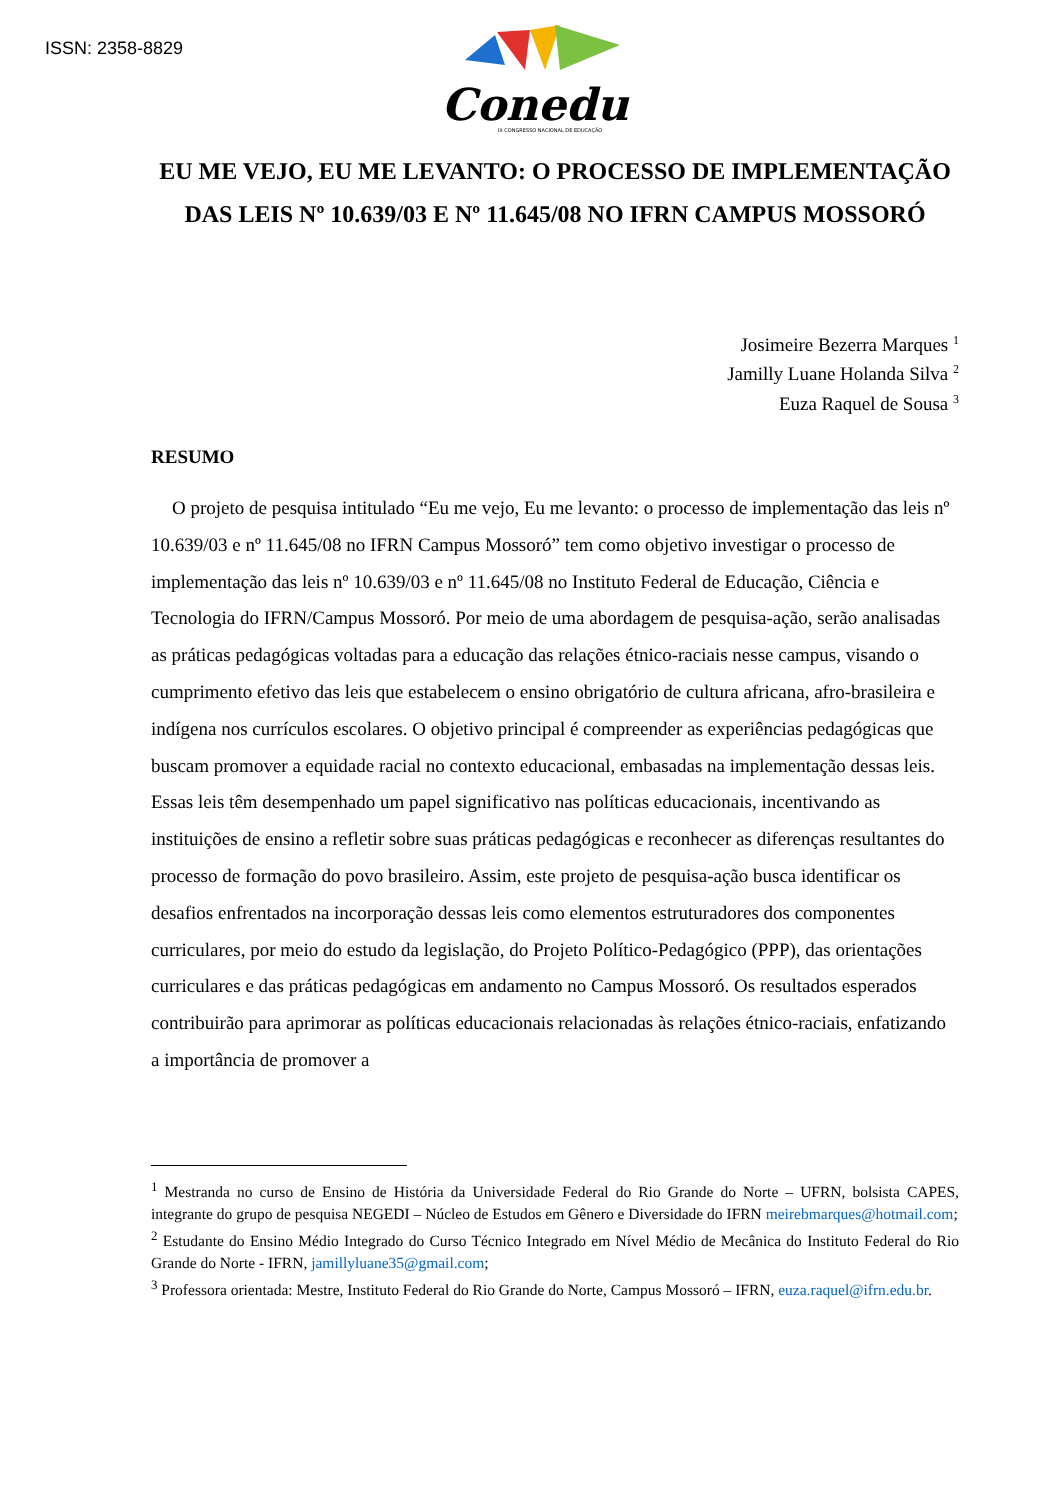ISSN: 2358-8829
Conedu
IX CONGRESSO NACIONAL DE EDUCAÇÃO
EU ME VEJO, EU ME LEVANTO: O PROCESSO DE IMPLEMENTAÇÃO DAS LEIS Nº 10.639/03 E Nº 11.645/08 NO IFRN CAMPUS MOSSORÓ
Josimeire Bezerra Marques <sup>1</sup>
Jamilly Luane Holanda Silva <sup>2</sup>
Euza Raquel de Sousa <sup>3</sup>
RESUMO
O projeto de pesquisa intitulado “Eu me vejo, Eu me levanto: o processo de implementação das leis nº 10.639/03 e nº 11.645/08 no IFRN Campus Mossoró” tem como objetivo investigar o processo de implementação das leis nº 10.639/03 e nº 11.645/08 no Instituto Federal de Educação, Ciência e Tecnologia do IFRN/Campus Mossoró. Por meio de uma abordagem de pesquisa-ação, serão analisadas as práticas pedagógicas voltadas para a educação das relações étnico-raciais nesse campus, visando o cumprimento efetivo das leis que estabelecem o ensino obrigatório de cultura africana, afro-brasileira e indígena nos currículos escolares. O objetivo principal é compreender as experiências pedagógicas que buscam promover a equidade racial no contexto educacional, embasadas na implementação dessas leis. Essas leis têm desempenhado um papel significativo nas políticas educacionais, incentivando as instituições de ensino a refletir sobre suas práticas pedagógicas e reconhecer as diferenças resultantes do processo de formação do povo brasileiro. Assim, este projeto de pesquisa-ação busca identificar os desafios enfrentados na incorporação dessas leis como elementos estruturadores dos componentes curriculares, por meio do estudo da legislação, do Projeto Político-Pedagógico (PPP), das orientações curriculares e das práticas pedagógicas em andamento no Campus Mossoró. Os resultados esperados contribuirão para aprimorar as políticas educacionais relacionadas às relações étnico-raciais, enfatizando a importância de promover a
<sup>1</sup> Mestranda no curso de Ensino de História da Universidade Federal do Rio Grande do Norte – UFRN, bolsista CAPES, integrante do grupo de pesquisa NEGEDI – Núcleo de Estudos em Gênero e Diversidade do IFRN meirebmarques@hotmail.com;
<sup>2</sup> Estudante do Ensino Médio Integrado do Curso Técnico Integrado em Nível Médio de Mecânica do Instituto Federal do Rio Grande do Norte - IFRN, jamillyluane35@gmail.com;
<sup>3</sup> Professora orientada: Mestre, Instituto Federal do Rio Grande do Norte, Campus Mossoró – IFRN, euza.raquel@ifrn.edu.br.